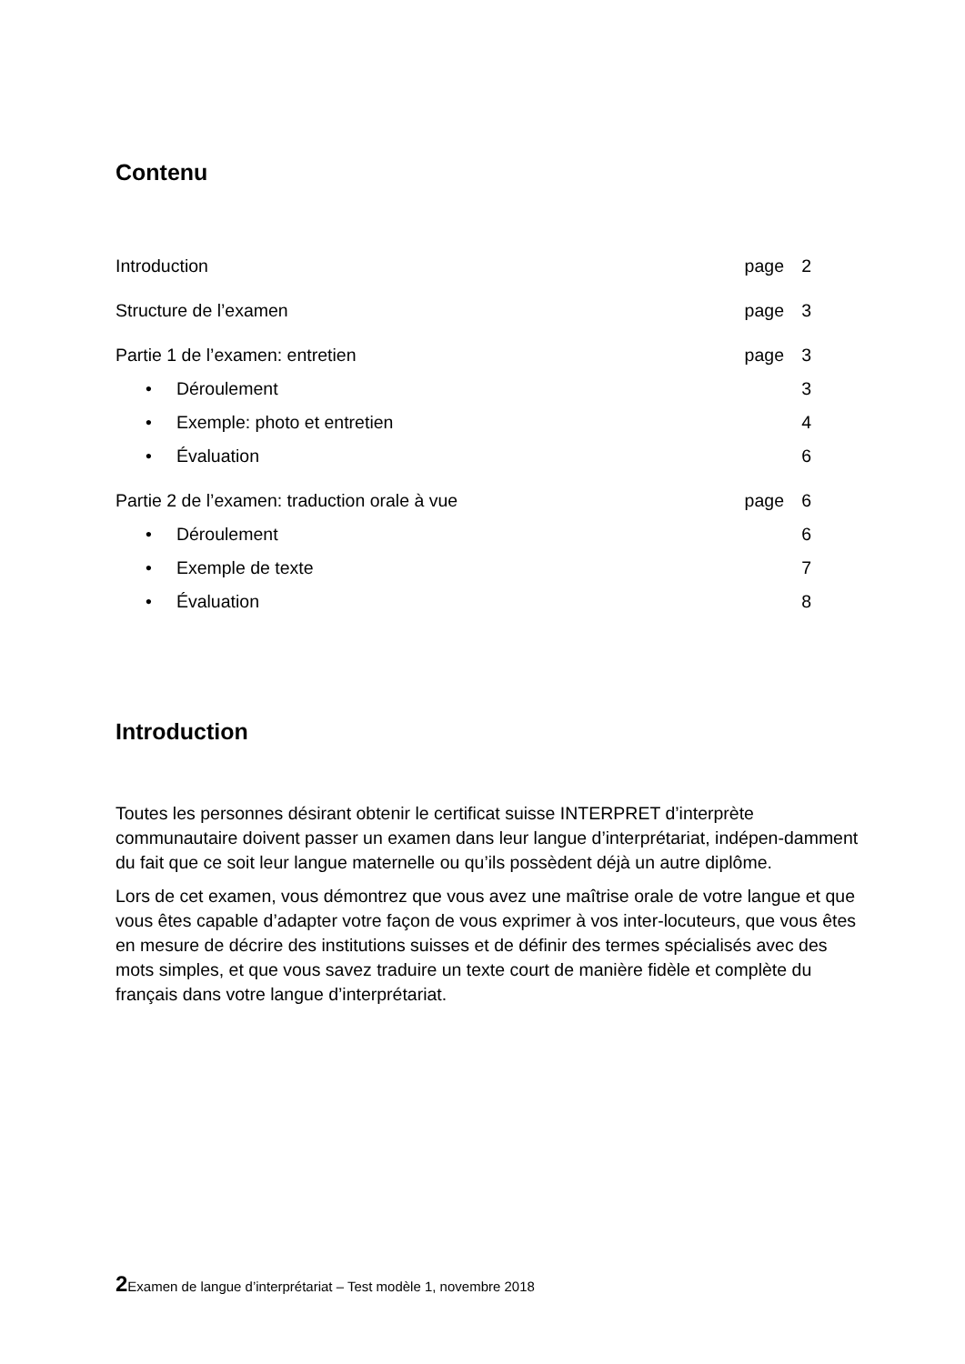Contenu
| Introduction | page | 2 |
| Structure de l’examen | page | 3 |
| Partie 1 de l’examen: entretien | page | 3 |
| • Déroulement | | 3 |
| • Exemple: photo et entretien | | 4 |
| • Évaluation | | 6 |
| Partie 2 de l’examen: traduction orale à vue | page | 6 |
| • Déroulement | | 6 |
| • Exemple de texte | | 7 |
| • Évaluation | | 8 |
Introduction
Toutes les personnes désirant obtenir le certificat suisse INTERPRET d’interprète communautaire doivent passer un examen dans leur langue d’interprétariat, indépen-damment du fait que ce soit leur langue maternelle ou qu’ils possèdent déjà un autre diplôme.
Lors de cet examen, vous démontrez que vous avez une maîtrise orale de votre langue et que vous êtes capable d’adapter votre façon de vous exprimer à vos inter-locuteurs, que vous êtes en mesure de décrire des institutions suisses et de définir des termes spécialisés avec des mots simples, et que vous savez traduire un texte court de manière fidèle et complète du français dans votre langue d’interprétariat.
2 Examen de langue d’interprétariat – Test modèle 1, novembre 2018